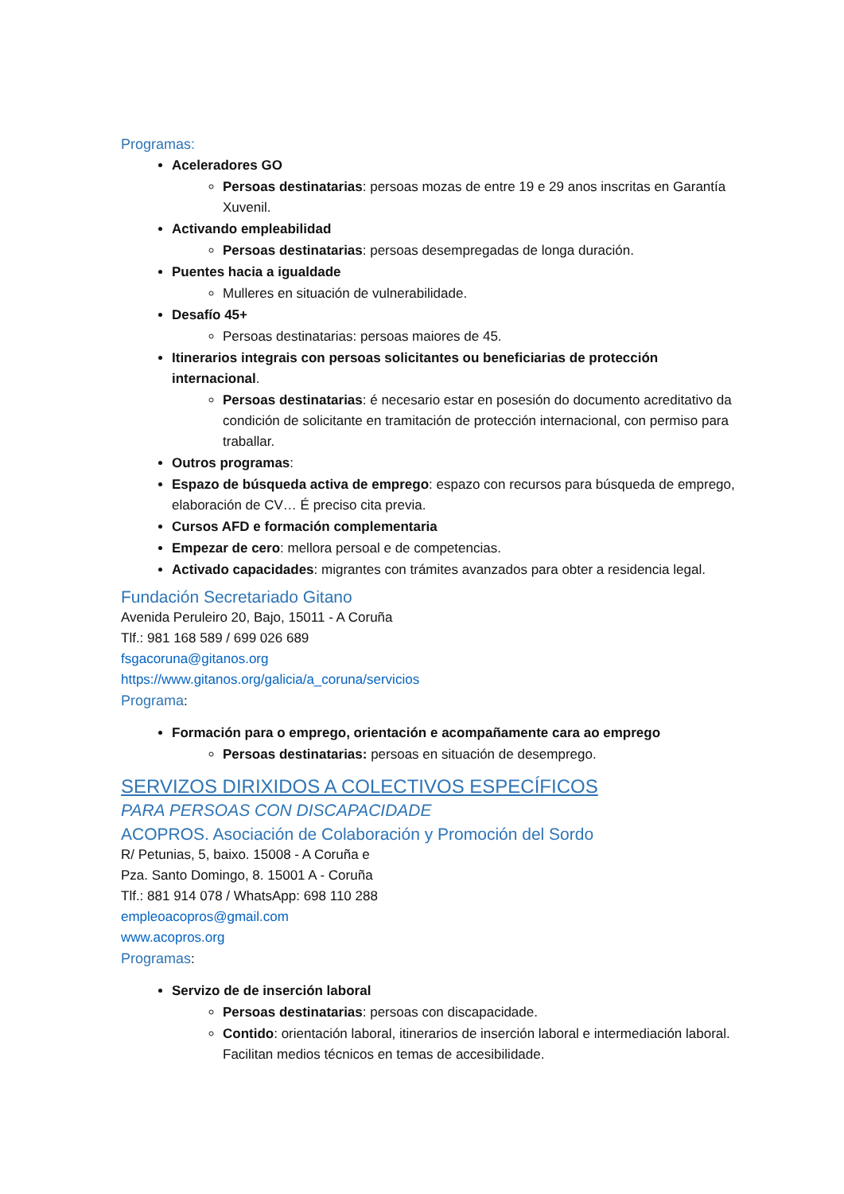Programas:
Aceleradores GO
Persoas destinatarias: persoas mozas de entre 19 e 29 anos inscritas en Garantía Xuvenil.
Activando empleabilidad
Persoas destinatarias: persoas desempregadas de longa duración.
Puentes hacia a igualdade
Mulleres en situación de vulnerabilidade.
Desafío 45+
Persoas destinatarias: persoas maiores de 45.
Itinerarios integrais con persoas solicitantes ou beneficiarias de protección internacional.
Persoas destinatarias: é necesario estar en posesión do documento acreditativo da condición de solicitante en tramitación de protección internacional, con permiso para traballar.
Outros programas:
Espazo de búsqueda activa de emprego: espazo con recursos para búsqueda de emprego, elaboración de CV… É preciso cita previa.
Cursos AFD e formación complementaria
Empezar de cero: mellora persoal e de competencias.
Activado capacidades: migrantes con trámites avanzados para obter a residencia legal.
Fundación Secretariado Gitano
Avenida Peruleiro 20, Bajo, 15011 - A Coruña
Tlf.: 981 168 589 / 699 026 689
fsgacoruna@gitanos.org
https://www.gitanos.org/galicia/a_coruna/servicios
Programa:
Formación para o emprego, orientación e acompañamente cara ao emprego
Persoas destinatarias: persoas en situación de desemprego.
SERVIZOS DIRIXIDOS A COLECTIVOS ESPECÍFICOS
PARA PERSOAS CON DISCAPACIDADE
ACOPROS. Asociación de Colaboración y Promoción del Sordo
R/ Petunias, 5, baixo. 15008 - A Coruña e
Pza. Santo Domingo, 8. 15001 A - Coruña
Tlf.: 881 914 078 / WhatsApp: 698 110 288
empleoacopros@gmail.com
www.acopros.org
Programas:
Servizo de de inserción laboral
Persoas destinatarias: persoas con discapacidade.
Contido: orientación laboral, itinerarios de inserción laboral e intermediación laboral. Facilitan medios técnicos en temas de accesibilidade.